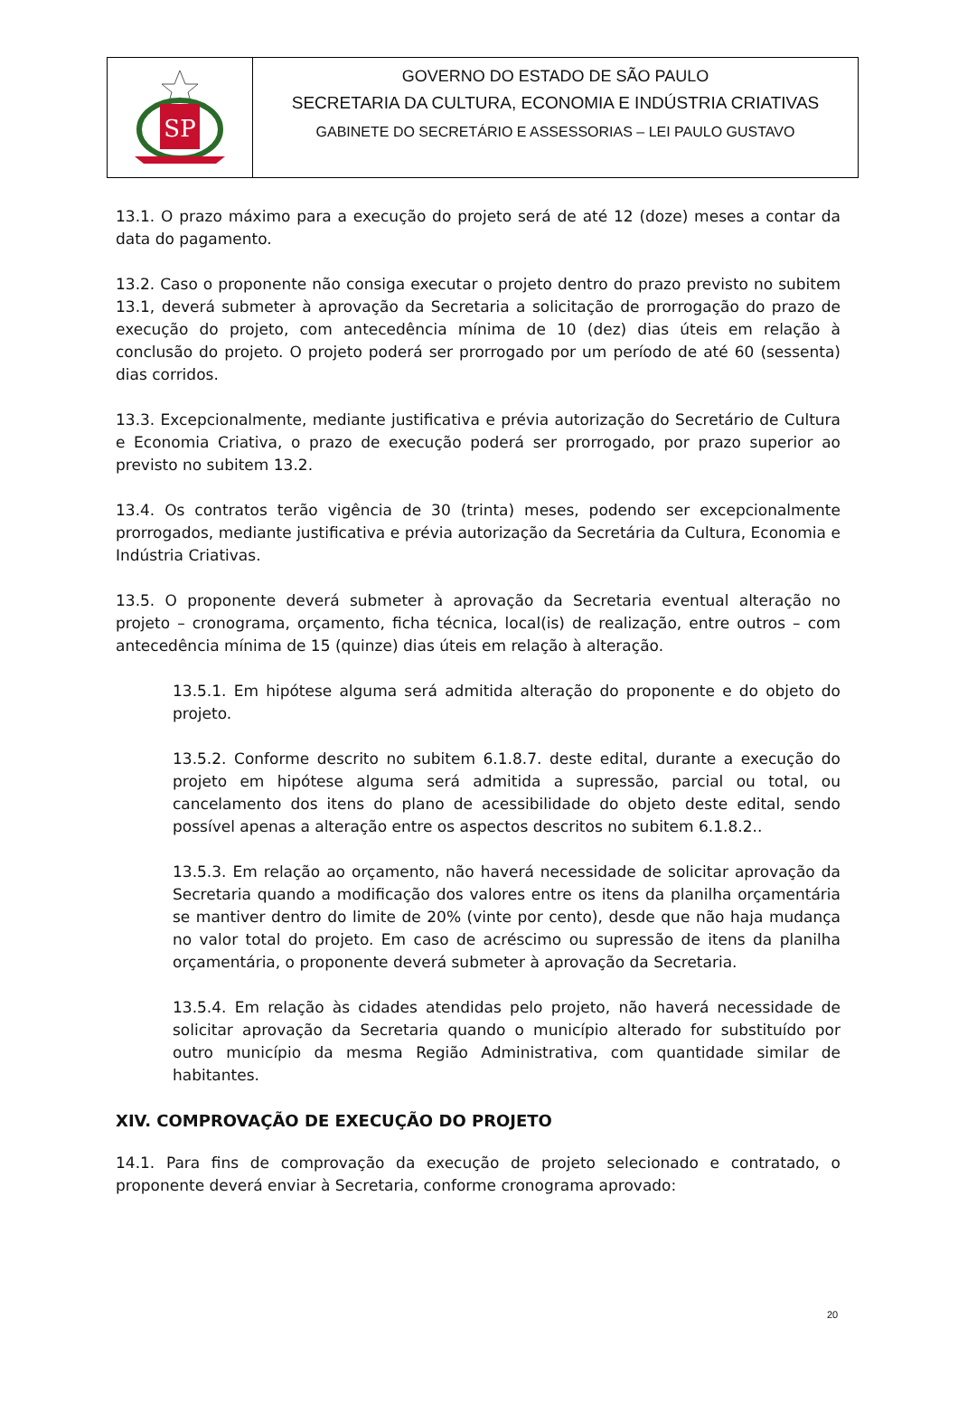SP
GOVERNO DO ESTADO DE SÃO PAULO
SECRETARIA DA CULTURA, ECONOMIA E INDÚSTRIA CRIATIVAS
GABINETE DO SECRETÁRIO E ASSESSORIAS – LEI PAULO GUSTAVO
13.1. O prazo máximo para a execução do projeto será de até 12 (doze) meses a contar da data do pagamento.
13.2. Caso o proponente não consiga executar o projeto dentro do prazo previsto no subitem 13.1, deverá submeter à aprovação da Secretaria a solicitação de prorrogação do prazo de execução do projeto, com antecedência mínima de 10 (dez) dias úteis em relação à conclusão do projeto. O projeto poderá ser prorrogado por um período de até 60 (sessenta) dias corridos.
13.3. Excepcionalmente, mediante justificativa e prévia autorização do Secretário de Cultura e Economia Criativa, o prazo de execução poderá ser prorrogado, por prazo superior ao previsto no subitem 13.2.
13.4. Os contratos terão vigência de 30 (trinta) meses, podendo ser excepcionalmente prorrogados, mediante justificativa e prévia autorização da Secretária da Cultura, Economia e Indústria Criativas.
13.5. O proponente deverá submeter à aprovação da Secretaria eventual alteração no projeto – cronograma, orçamento, ficha técnica, local(is) de realização, entre outros – com antecedência mínima de 15 (quinze) dias úteis em relação à alteração.
13.5.1. Em hipótese alguma será admitida alteração do proponente e do objeto do projeto.
13.5.2. Conforme descrito no subitem 6.1.8.7. deste edital, durante a execução do projeto em hipótese alguma será admitida a supressão, parcial ou total, ou cancelamento dos itens do plano de acessibilidade do objeto deste edital, sendo possível apenas a alteração entre os aspectos descritos no subitem 6.1.8.2..
13.5.3. Em relação ao orçamento, não haverá necessidade de solicitar aprovação da Secretaria quando a modificação dos valores entre os itens da planilha orçamentária se mantiver dentro do limite de 20% (vinte por cento), desde que não haja mudança no valor total do projeto. Em caso de acréscimo ou supressão de itens da planilha orçamentária, o proponente deverá submeter à aprovação da Secretaria.
13.5.4. Em relação às cidades atendidas pelo projeto, não haverá necessidade de solicitar aprovação da Secretaria quando o município alterado for substituído por outro município da mesma Região Administrativa, com quantidade similar de habitantes.
XIV. COMPROVAÇÃO DE EXECUÇÃO DO PROJETO
14.1. Para fins de comprovação da execução de projeto selecionado e contratado, o proponente deverá enviar à Secretaria, conforme cronograma aprovado:
20